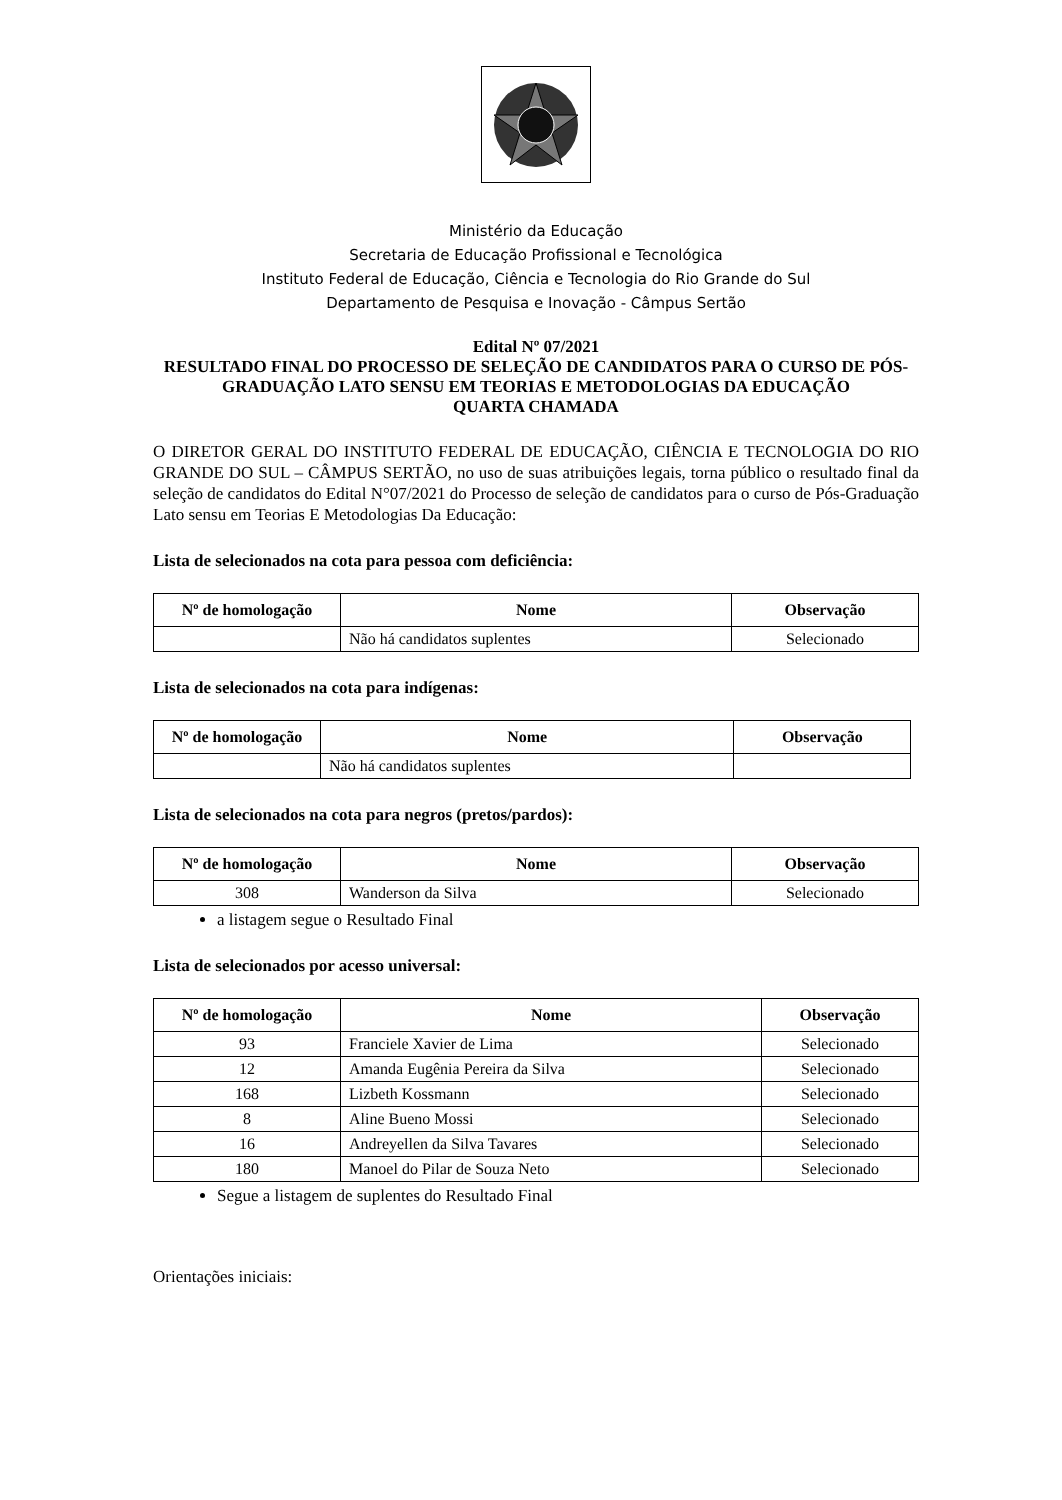Ministério da Educação
Secretaria de Educação Profissional e Tecnológica
Instituto Federal de Educação, Ciência e Tecnologia do Rio Grande do Sul
Departamento de Pesquisa e Inovação - Câmpus Sertão
Edital Nº 07/2021
RESULTADO FINAL DO PROCESSO DE SELEÇÃO DE CANDIDATOS PARA O CURSO DE PÓS-GRADUAÇÃO LATO SENSU EM TEORIAS E METODOLOGIAS DA EDUCAÇÃO
QUARTA CHAMADA
O DIRETOR GERAL DO INSTITUTO FEDERAL DE EDUCAÇÃO, CIÊNCIA E TECNOLOGIA DO RIO GRANDE DO SUL – CÂMPUS SERTÃO, no uso de suas atribuições legais, torna público o resultado final da seleção de candidatos do Edital N°07/2021 do Processo de seleção de candidatos para o curso de Pós-Graduação Lato sensu em Teorias E Metodologias Da Educação:
Lista de selecionados na cota para pessoa com deficiência:
| Nº de homologação | Nome | Observação |
| --- | --- | --- |
| | Não há candidatos suplentes | Selecionado |
Lista de selecionados na cota para indígenas:
| Nº de homologação | Nome | Observação |
| --- | --- | --- |
| | Não há candidatos suplentes | |
Lista de selecionados na cota para negros (pretos/pardos):
| Nº de homologação | Nome | Observação |
| --- | --- | --- |
| 308 | Wanderson da Silva | Selecionado |
a listagem segue o Resultado Final
Lista de selecionados por acesso universal:
| Nº de homologação | Nome | Observação |
| --- | --- | --- |
| 93 | Franciele Xavier de Lima | Selecionado |
| 12 | Amanda Eugênia Pereira da Silva | Selecionado |
| 168 | Lizbeth Kossmann | Selecionado |
| 8 | Aline Bueno Mossi | Selecionado |
| 16 | Andreyellen da Silva Tavares | Selecionado |
| 180 | Manoel do Pilar de Souza Neto | Selecionado |
Segue a listagem de suplentes do Resultado Final
Orientações iniciais: